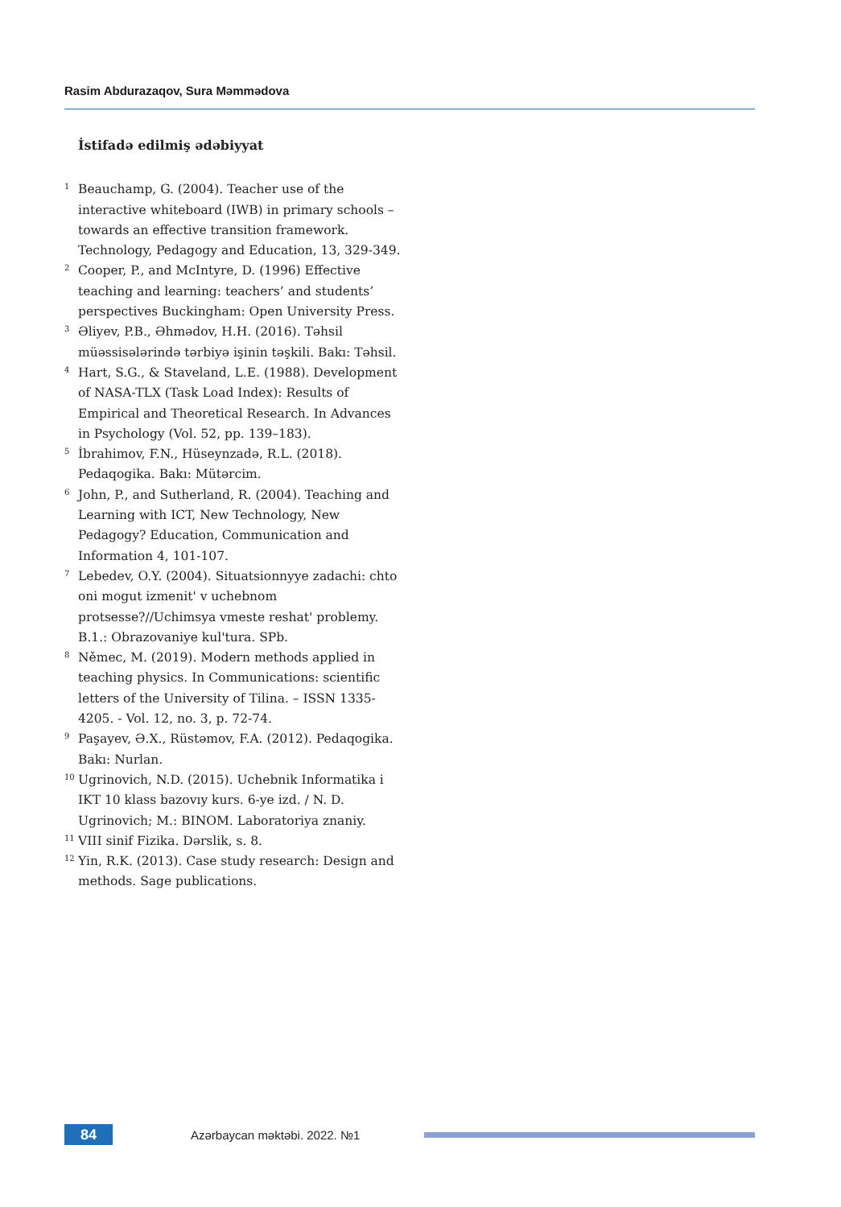Rasim Abdurazaqov, Sura Məmmədova
İstifadə edilmiş ədəbiyyat
<sup>1</sup>
Beauchamp, G. (2004). Teacher use of the interactive whiteboard (IWB) in primary schools – towards an effective transition framework. Technology, Pedagogy and Education, 13, 329-349.
<sup>2</sup>
Cooper, P., and McIntyre, D. (1996) Effective teaching and learning: teachers’ and students’ perspectives Buckingham: Open University Press.
<sup>3</sup>
Əliyev, P.B., Əhmədov, H.H. (2016). Təhsil müəssisələrində tərbiyə işinin təşkili. Bakı: Təhsil.
<sup>4</sup>
Hart, S.G., & Staveland, L.E. (1988). Development of NASA-TLX (Task Load Index): Results of Empirical and Theoretical Research. In Advances in Psychology (Vol. 52, pp. 139–183).
<sup>5</sup>
İbrahimov, F.N., Hüseynzadə, R.L. (2018). Pedaqogika. Bakı: Mütərcim.
<sup>6</sup>
John, P., and Sutherland, R. (2004). Teaching and Learning with ICT, New Technology, New Pedagogy? Education, Communication and Information 4, 101-107.
<sup>7</sup>
Lebedev, O.Y. (2004). Situatsionnyye zadachi: chto oni mogut izmenit' v uchebnom protsesse?//Uchimsya vmeste reshat' problemy. B.1.: Obrazovaniye kul'tura. SPb.
<sup>8</sup>
Němec, M. (2019). Modern methods applied in teaching physics. In Communications: scientific letters of the University of Tilina. – ISSN 1335-4205. - Vol. 12, no. 3, p. 72-74.
<sup>9</sup>
Paşayev, Ə.X., Rüstəmov, F.A. (2012). Pedaqogika. Bakı: Nurlan.
<sup>10</sup>
Ugrinovich, N.D. (2015). Uchebnik Informatika i IKT 10 klass bazovıy kurs. 6-ye izd. / N. D. Ugrinovich; M.: BINOM. Laboratoriya znaniy.
<sup>11</sup>
VIII sinif Fizika. Dərslik, s. 8.
<sup>12</sup>
Yin, R.K. (2013). Case study research: Design and methods. Sage publications.
84
Azərbaycan məktəbi. 2022. №1